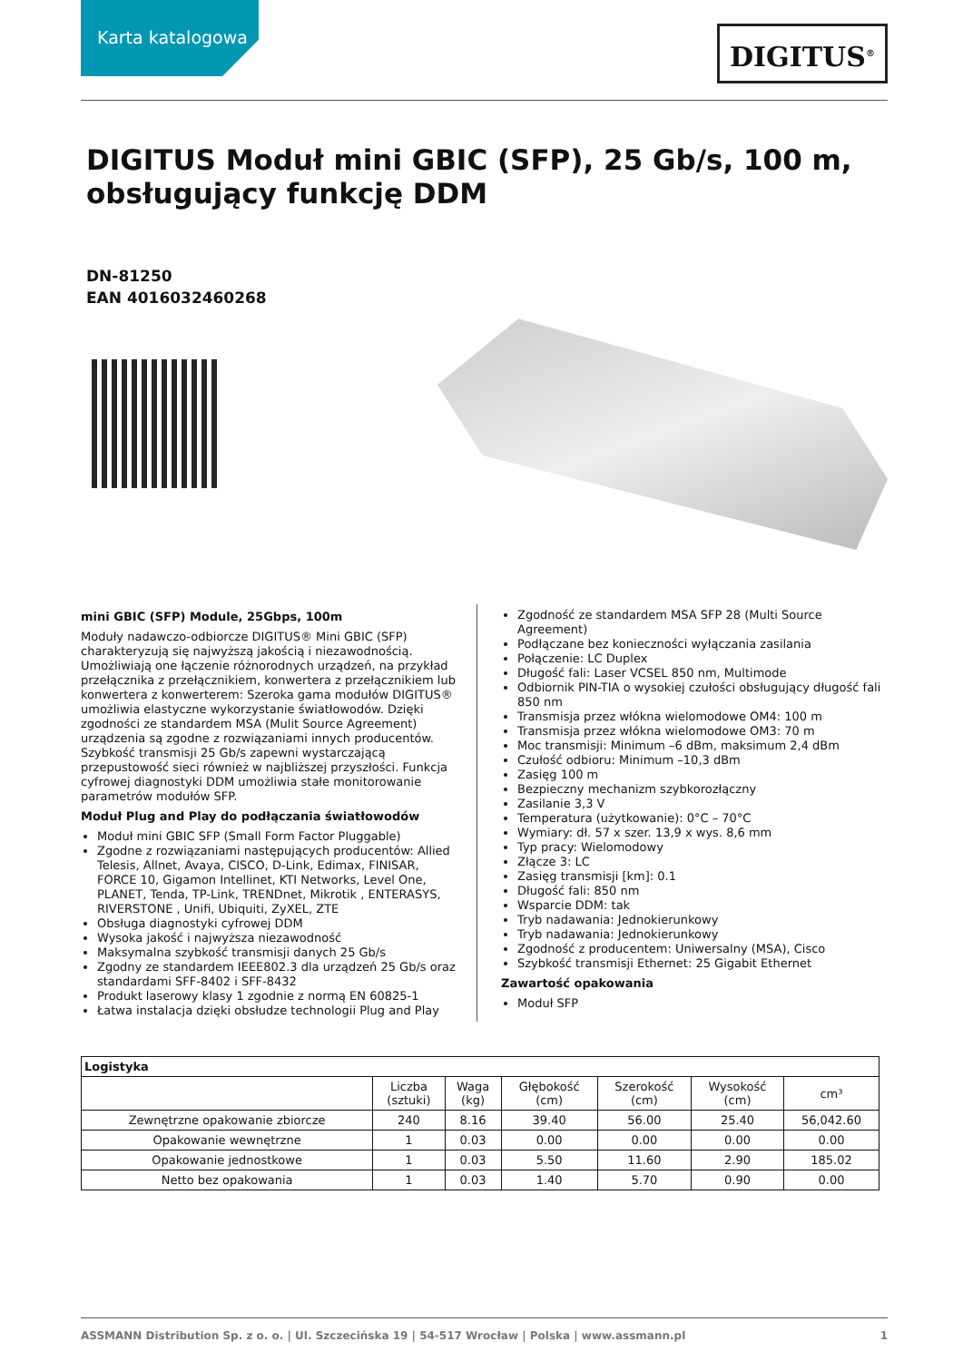Karta katalogowa
DIGITUS<sup>®</sup>
DIGITUS Moduł mini GBIC (SFP), 25 Gb/s, 100 m, obsługujący funkcję DDM
DN-81250
EAN 4016032460268
mini GBIC (SFP) Module, 25Gbps, 100m
Moduły nadawczo-odbiorcze DIGITUS® Mini GBIC (SFP) charakteryzują się najwyższą jakością i niezawodnością. Umożliwiają one łączenie różnorodnych urządzeń, na przykład przełącznika z przełącznikiem, konwertera z przełącznikiem lub konwertera z konwerterem: Szeroka gama modułów DIGITUS® umożliwia elastyczne wykorzystanie światłowodów. Dzięki zgodności ze standardem MSA (Mulit Source Agreement) urządzenia są zgodne z rozwiązaniami innych producentów. Szybkość transmisji 25 Gb/s zapewni wystarczającą przepustowość sieci również w najbliższej przyszłości. Funkcja cyfrowej diagnostyki DDM umożliwia stałe monitorowanie parametrów modułów SFP.
Moduł Plug and Play do podłączania światłowodów
Moduł mini GBIC SFP (Small Form Factor Pluggable)
Zgodne z rozwiązaniami następujących producentów: Allied Telesis, Allnet, Avaya, CISCO, D-Link, Edimax, FINISAR, FORCE 10, Gigamon Intellinet, KTI Networks, Level One, PLANET, Tenda, TP-Link, TRENDnet, Mikrotik , ENTERASYS, RIVERSTONE , Unifi, Ubiquiti, ZyXEL, ZTE
Obsługa diagnostyki cyfrowej DDM
Wysoka jakość i najwyższa niezawodność
Maksymalna szybkość transmisji danych 25 Gb/s
Zgodny ze standardem IEEE802.3 dla urządzeń 25 Gb/s oraz standardami SFF-8402 i SFF-8432
Produkt laserowy klasy 1 zgodnie z normą EN 60825-1
Łatwa instalacja dzięki obsłudze technologii Plug and Play
Zgodność ze standardem MSA SFP 28 (Multi Source Agreement)
Podłączane bez konieczności wyłączania zasilania
Połączenie: LC Duplex
Długość fali: Laser VCSEL 850 nm, Multimode
Odbiornik PIN-TIA o wysokiej czułości obsługujący długość fali 850 nm
Transmisja przez włókna wielomodowe OM4: 100 m
Transmisja przez włókna wielomodowe OM3: 70 m
Moc transmisji: Minimum –6 dBm, maksimum 2,4 dBm
Czułość odbioru: Minimum –10,3 dBm
Zasięg 100 m
Bezpieczny mechanizm szybkorozłączny
Zasilanie 3,3 V
Temperatura (użytkowanie): 0°C – 70°C
Wymiary: dł. 57 x szer. 13,9 x wys. 8,6 mm
Typ pracy: Wielomodowy
Złącze 3: LC
Zasięg transmisji [km]: 0.1
Długość fali: 850 nm
Wsparcie DDM: tak
Tryb nadawania: Jednokierunkowy
Tryb nadawania: Jednokierunkowy
Zgodność z producentem: Uniwersalny (MSA), Cisco
Szybkość transmisji Ethernet: 25 Gigabit Ethernet
Zawartość opakowania
Moduł SFP
| Logistyka | | | | | | |
| --- | --- | --- | --- | --- | --- | --- |
| | Liczba (sztuki) | Waga (kg) | Głębokość (cm) | Szerokość (cm) | Wysokość (cm) | cm³ |
| Zewnętrzne opakowanie zbiorcze | 240 | 8.16 | 39.40 | 56.00 | 25.40 | 56,042.60 |
| Opakowanie wewnętrzne | 1 | 0.03 | 0.00 | 0.00 | 0.00 | 0.00 |
| Opakowanie jednostkowe | 1 | 0.03 | 5.50 | 11.60 | 2.90 | 185.02 |
| Netto bez opakowania | 1 | 0.03 | 1.40 | 5.70 | 0.90 | 0.00 |
ASSMANN Distribution Sp. z o. o. | Ul. Szczecińska 19 | 54-517 Wrocław | Polska | www.assmann.pl 1